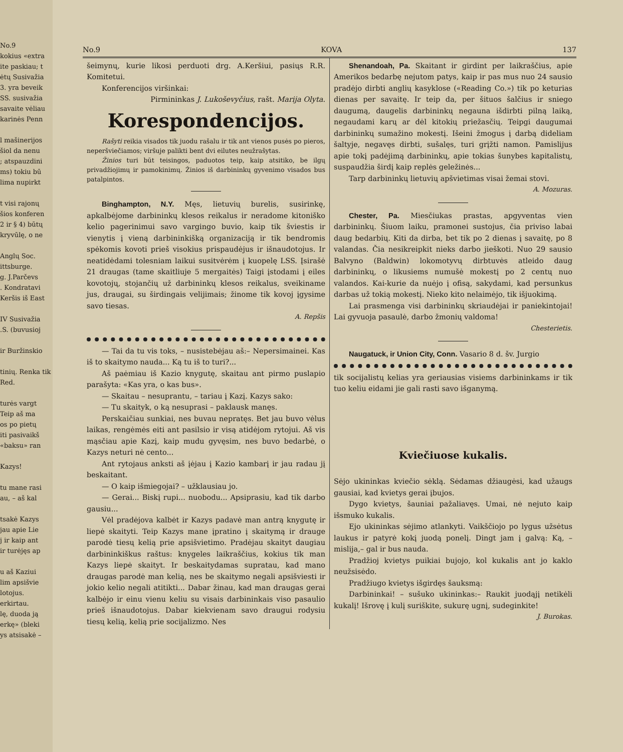No.9
kokius «extra
ite paskiau; t
ėtų Susivažia
3. yra beveik
SS. susivažia
savaite vėliau
karinės Penn
l mašinerijos
šiol da nenu
; atspauzdini
ms) tokiu bū
lima nupirkt
t visi rajonų
šios konferen
2 ir § 4) būtų
kryvūlę, o ne
Anglų Soc.
ittsburge.
g. J.Parčevs
. Kondratavi
Keršis iš East
IV Susivažia
.S. (buvusioj
ir Buržinskio
tinių. Renka tik
Red.
turės vargt
Teip aš ma
os po pietų
iti pasivaikš
«baksu» ran
Kazys!
tu mane rasi
au, – aš kal
tsakė Kazys
jau apie Lie
j ir kaip ant
ir turėjęs ap
u aš Kaziui
lim apsišvie
lotojus.
erkirtau.
lę, duoda ją
erkę» (bleki
ys atsisakė –
No.9 KOVA 137
šeimynų, kurie likosi perduoti drg. A.Keršiui, pasiųs R.R. Komitetui.
Konferencijos viršinkai:
Pirmininkas J. Lukoševyčius, rašt. Marija Olyta.
Korespondencijos.
Rašyti reikia visados tik juodu rašalu ir tik ant vienos pusės po pieros, neperšviečiamos; viršuje palikti bent dvi eilutes neužrašytas.
Žinios turi būt teisingos, paduotos teip, kaip atsitiko, be ilgų privadžiojimų ir pamokinimų. Žinios iš darbininkų gyvenimo visados bus patalpintos.
Binghampton, N.Y. Męs, lietuvių burelis, susirinkę, apkalbėjome darbininkų klesos reikalus ir neradome kitoniško kelio pagerinimui savo vargingo buvio, kaip tik šviestis ir vienytis į vieną darbininkišką organizaciją ir tik bendromis spėkomis kovoti prieš visokius prispaudėjus ir išnaudotojus. Ir neatidėdami tolesniam laikui susitvėrėm į kuopelę LSS. Įsirašė 21 draugas (tame skaitliuje 5 mergaitės) Taigi įstodami į eiles kovotojų, stojančių už darbininkų klesos reikalus, sveikiname jus, draugai, su širdingais velijimais; žinome tik kovoj įgysime savo tiesas.
A. Repšis
— Tai da tu vis toks, – nusistebėjau aš:– Nepersimainei. Kas iš to skaitymo nauda... Ką tu iš to turi?...
Aš paėmiau iš Kazio knygutę, skaitau ant pirmo puslapio parašyta: «Kas yra, o kas bus».
— Skaitau – nesuprantu, – tariau į Kazį. Kazys sako:
— Tu skaityk, o ką nesuprasi – paklausk manęs.
Perskaičiau sunkiai, nes buvau nepratęs. Bet jau buvo vėlus laikas, rengėmės eiti ant pasilsio ir visą atidėjom rytojui. Aš vis mąsčiau apie Kazį, kaip mudu gyvęsim, nes buvo bedarbė, o Kazys neturi nė cento...
Ant rytojaus anksti aš įėjau į Kazio kambarį ir jau radau jį beskaitant.
— O kaip išmiegojai? – užklausiau jo.
— Gerai... Biskį rupi... nuobodu... Apsiprasiu, kad tik darbo gausiu...
Vėl pradėjova kalbėt ir Kazys padavė man antrą knygutę ir liepė skaityti. Teip Kazys mane įpratino į skaitymą ir drauge parodė tiesų kelią prie apsišvietimo. Pradėjau skaityt daugiau darbininkiškus raštus: knygeles laikraščius, kokius tik man Kazys liepė skaityt. Ir beskaitydamas supratau, kad mano draugas parodė man kelią, nes be skaitymo negali apsišviesti ir jokio kelio negali atitikti... Dabar žinau, kad man draugas gerai kalbėjo ir einu vienu keliu su visais darbininkais viso pasaulio prieš išnaudotojus. Dabar kiekvienam savo draugui rodysiu tiesų kelią, kelią prie socijalizmo. Nes
Shenandoah, Pa. Skaitant ir girdint per laikraščius, apie Amerikos bedarbę nejutom patys, kaip ir pas mus nuo 24 sausio pradėjo dirbti anglių kasyklose («Reading Co.») tik po keturias dienas per savaitę. Ir teip da, per šituos šalčius ir sniego daugumą, daugelis darbininkų negauna išdirbti pilną laiką, negaudami karų ar dėl kitokių priežasčių. Teipgi daugumai darbininkų sumažino mokestį. Išeini žmogus į darbą dideliam šaltyje, negavęs dirbti, sušalęs, turi grįžti namon. Pamislijus apie tokį padėjimą darbininkų, apie tokias šunybes kapitalistų, suspaudžia širdį kaip replės geležinės...
Tarp darbininkų lietuvių apšvietimas visai žemai stovi.
A. Mozuras.
Chester, Pa. Miesčiukas prastas, apgyventas vien darbininkų. Šiuom laiku, pramonei sustojus, čia priviso labai daug bedarbių. Kiti da dirba, bet tik po 2 dienas į savaitę, po 8 valandas. Čia nesikreipkit nieks darbo jieškoti. Nuo 29 sausio Balvyno (Baldwin) lokomotyvų dirbtuvės atleido daug darbininkų, o likusiems numušė mokestį po 2 centų nuo valandos. Kai-kurie da nuėjo į ofisą, sakydami, kad persunkus darbas už tokią mokestį. Nieko kito nelaimėjo, tik išjuokimą.
Lai prasmenga visi darbininkų skriaudėjai ir paniekintojai! Lai gyvuoja pasaulė, darbo žmonių valdoma!
Chesterietis.
Naugatuck, ir Union City, Conn. Vasario 8 d. šv. Jurgio
tik socijalistų kelias yra geriausias visiems darbininkams ir tik tuo keliu eidami jie gali rasti savo išganymą.
Kviečiuose kukalis.
Sėjo ukininkas kviečio sėklą. Sėdamas džiaugėsi, kad užaugs gausiai, kad kvietys gerai įbujos.
Dygo kvietys, šauniai pažaliavęs. Umai, nė nejuto kaip išsmuko kukalis.
Ejo ukininkas sėjimo atlankyti. Vaikščiojo po lygus užsėtus laukus ir patyrė kokį juodą ponelį. Dingt jam į galvą: Ką, – mislija,– gal ir bus nauda.
Pradžioj kvietys puikiai bujojo, kol kukalis ant jo kaklo neužsisėdo.
Pradžiugo kvietys išgirdęs šauksmą:
Darbininkai! – sušuko ukininkas:– Raukit juodąjį netikėli kukalį! Išrovę į kulį suriškite, sukurę ugnį, sudeginkite!
J. Burokas.